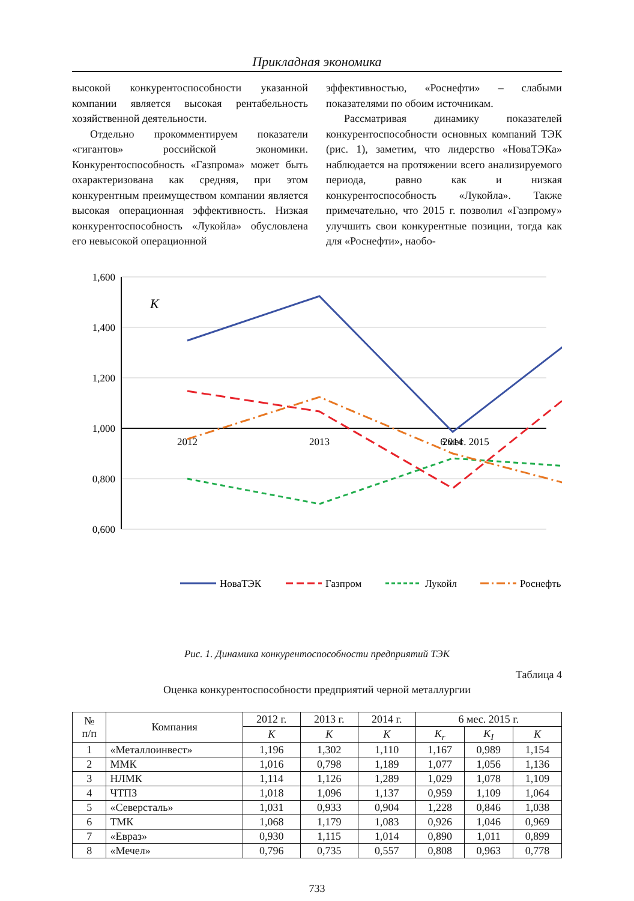Прикладная экономика
высокой конкурентоспособности указанной компании является высокая рентабельность хозяйственной деятельности.
Отдельно прокомментируем показатели «гигантов» российской экономики. Конкурентоспособность «Газпрома» может быть охарактеризована как средняя, при этом конкурентным преимуществом компании является высокая операционная эффективность. Низкая конкурентоспособность «Лукойла» обусловлена его невысокой операционной
эффективностью, «Роснефти» – слабыми показателями по обоим источникам.
Рассматривая динамику показателей конкурентоспособности основных компаний ТЭК (рис. 1), заметим, что лидерство «НоваТЭКа» наблюдается на протяжении всего анализируемого периода, равно как и низкая конкурентоспособность «Лукойла». Также примечательно, что 2015 г. позволил «Газпрому» улучшить свои конкурентные позиции, тогда как для «Роснефти», наобо-
1,600
1,400
1,200
1,000
0,800
0,600
K
2012
2013
2014
6 мес. 2015
НоваТЭК
Газпром
Лукойл
Роснефть
Рис. 1. Динамика конкурентоспособности предприятий ТЭК
Таблица 4
Оценка конкурентоспособности предприятий черной металлургии
| № п/п | Компания | 2012 г. | 2013 г. | 2014 г. | 6 мес. 2015 г. | | |
| --- | --- | --- | --- | --- | --- | --- | --- |
| | | K | K | K | K<sub>r</sub> | K<sub>I</sub> | K |
| 1 | «Металлоинвест» | 1,196 | 1,302 | 1,110 | 1,167 | 0,989 | 1,154 |
| 2 | ММК | 1,016 | 0,798 | 1,189 | 1,077 | 1,056 | 1,136 |
| 3 | НЛМК | 1,114 | 1,126 | 1,289 | 1,029 | 1,078 | 1,109 |
| 4 | ЧТПЗ | 1,018 | 1,096 | 1,137 | 0,959 | 1,109 | 1,064 |
| 5 | «Северсталь» | 1,031 | 0,933 | 0,904 | 1,228 | 0,846 | 1,038 |
| 6 | ТМК | 1,068 | 1,179 | 1,083 | 0,926 | 1,046 | 0,969 |
| 7 | «Евраз» | 0,930 | 1,115 | 1,014 | 0,890 | 1,011 | 0,899 |
| 8 | «Мечел» | 0,796 | 0,735 | 0,557 | 0,808 | 0,963 | 0,778 |
733